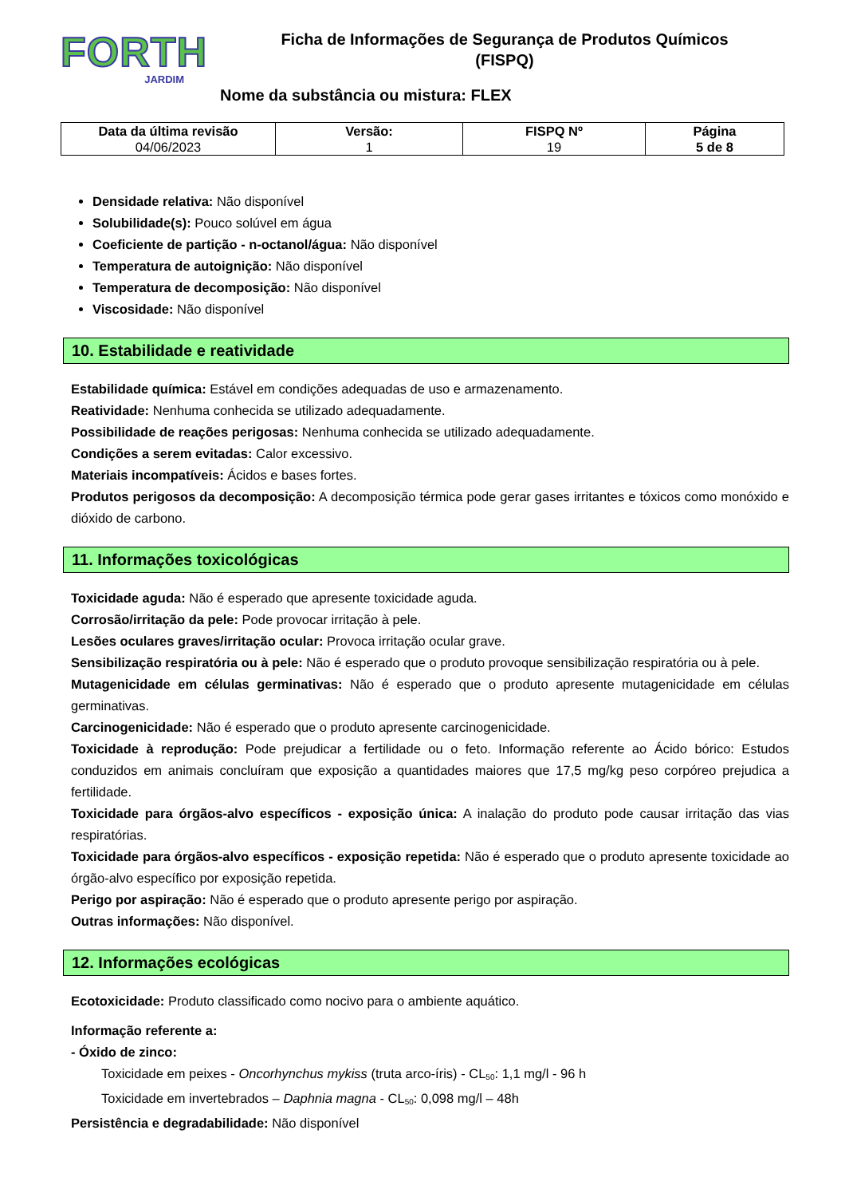FORTH
JARDIM
Ficha de Informações de Segurança de Produtos Químicos
(FISPQ)
Nome da substância ou mistura: FLEX
| Data da última revisão 04/06/2023 | Versão: 1 | FISPQ Nº 19 | Página 5 de 8 |
Densidade relativa: Não disponível
Solubilidade(s): Pouco solúvel em água
Coeficiente de partição - n-octanol/água: Não disponível
Temperatura de autoignição: Não disponível
Temperatura de decomposição: Não disponível
Viscosidade: Não disponível
10. Estabilidade e reatividade
Estabilidade química: Estável em condições adequadas de uso e armazenamento.
Reatividade: Nenhuma conhecida se utilizado adequadamente.
Possibilidade de reações perigosas: Nenhuma conhecida se utilizado adequadamente.
Condições a serem evitadas: Calor excessivo.
Materiais incompatíveis: Ácidos e bases fortes.
Produtos perigosos da decomposição: A decomposição térmica pode gerar gases irritantes e tóxicos como monóxido e dióxido de carbono.
11. Informações toxicológicas
Toxicidade aguda: Não é esperado que apresente toxicidade aguda.
Corrosão/irritação da pele: Pode provocar irritação à pele.
Lesões oculares graves/irritação ocular: Provoca irritação ocular grave.
Sensibilização respiratória ou à pele: Não é esperado que o produto provoque sensibilização respiratória ou à pele.
Mutagenicidade em células germinativas: Não é esperado que o produto apresente mutagenicidade em células germinativas.
Carcinogenicidade: Não é esperado que o produto apresente carcinogenicidade.
Toxicidade à reprodução: Pode prejudicar a fertilidade ou o feto. Informação referente ao Ácido bórico: Estudos conduzidos em animais concluíram que exposição a quantidades maiores que 17,5 mg/kg peso corpóreo prejudica a fertilidade.
Toxicidade para órgãos-alvo específicos - exposição única: A inalação do produto pode causar irritação das vias respiratórias.
Toxicidade para órgãos-alvo específicos - exposição repetida: Não é esperado que o produto apresente toxicidade ao órgão-alvo específico por exposição repetida.
Perigo por aspiração: Não é esperado que o produto apresente perigo por aspiração.
Outras informações: Não disponível.
12. Informações ecológicas
Ecotoxicidade: Produto classificado como nocivo para o ambiente aquático.
Informação referente a:
- Óxido de zinco:
Toxicidade em peixes - Oncorhynchus mykiss (truta arco-íris) - CL<sub>50</sub>: 1,1 mg/l - 96 h
Toxicidade em invertebrados – Daphnia magna - CL<sub>50</sub>: 0,098 mg/l – 48h
Persistência e degradabilidade: Não disponível